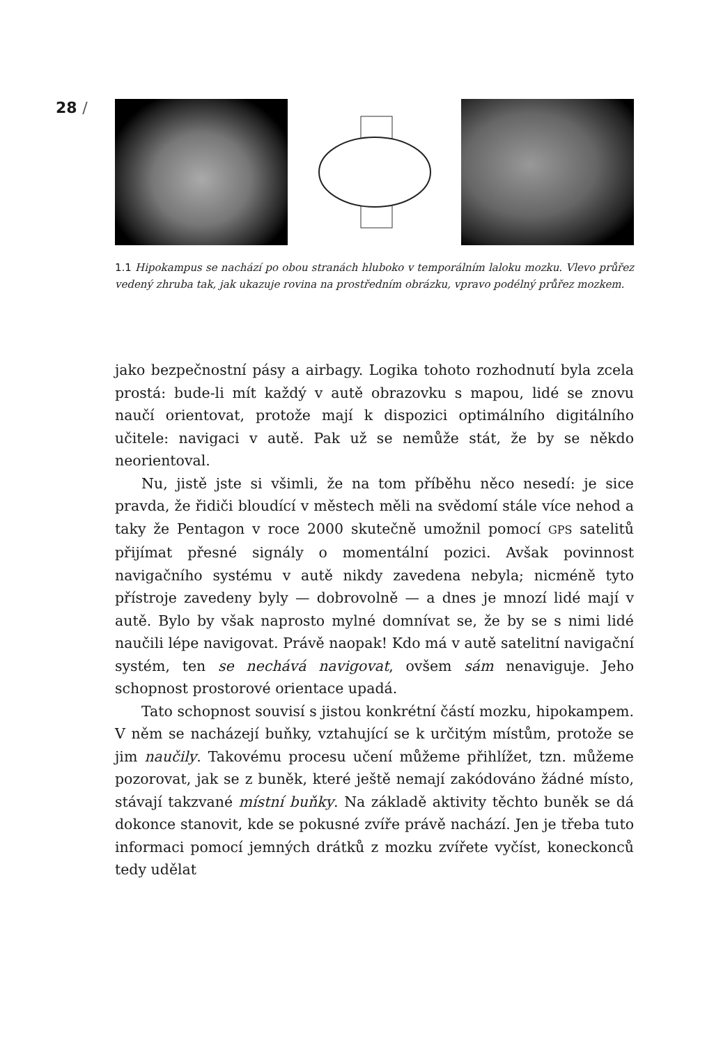28 /
1.1 Hipokampus se nachází po obou stranách hluboko v temporálním laloku mozku. Vlevo průřez vedený zhruba tak, jak ukazuje rovina na prostředním obrázku, vpravo podélný průřez mozkem.
jako bezpečnostní pásy a airbagy. Logika tohoto rozhodnutí byla zcela prostá: bude-li mít každý v autě obrazovku s mapou, lidé se znovu naučí orientovat, protože mají k dispozici optimálního digitálního učitele: navigaci v autě. Pak už se nemůže stát, že by se někdo neorientoval.
Nu, jistě jste si všimli, že na tom příběhu něco nesedí: je sice pravda, že řidiči bloudící v městech měli na svědomí stále více nehod a taky že Pentagon v roce 2000 skutečně umožnil pomocí GPS satelitů přijímat přesné signály o momentální pozici. Avšak povinnost navigačního systému v autě nikdy zavedena nebyla; nicméně tyto přístroje zavedeny byly — dobrovolně — a dnes je mnozí lidé mají v autě. Bylo by však naprosto mylné domnívat se, že by se s nimi lidé naučili lépe navigovat. Právě naopak! Kdo má v autě satelitní navigační systém, ten se nechává navigovat, ovšem sám nenaviguje. Jeho schopnost prostorové orientace upadá.
Tato schopnost souvisí s jistou konkrétní částí mozku, hipokampem. V něm se nacházejí buňky, vztahující se k určitým místům, protože se jim naučily. Takovému procesu učení můžeme přihlížet, tzn. můžeme pozorovat, jak se z buněk, které ještě nemají zakódováno žádné místo, stávají takzvané místní buňky. Na základě aktivity těchto buněk se dá dokonce stanovit, kde se pokusné zvíře právě nachází. Jen je třeba tuto informaci pomocí jemných drátků z mozku zvířete vyčíst, koneckonců tedy udělat